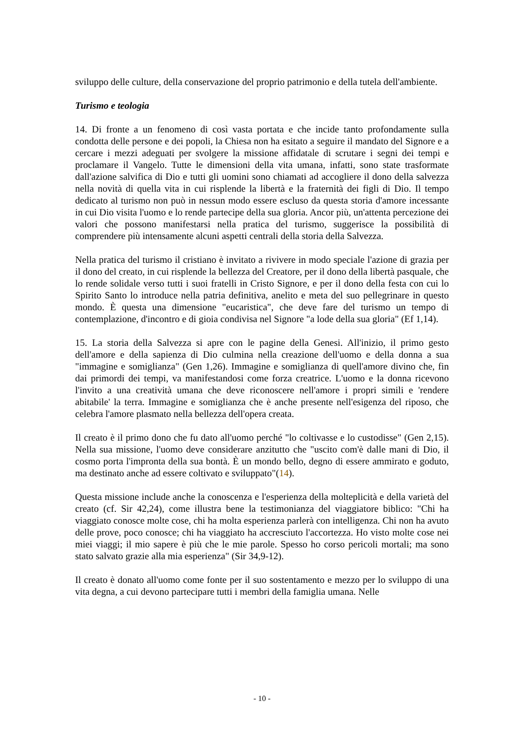sviluppo delle culture, della conservazione del proprio patrimonio e della tutela dell'ambiente.
Turismo e teologia
14. Di fronte a un fenomeno di così vasta portata e che incide tanto profondamente sulla condotta delle persone e dei popoli, la Chiesa non ha esitato a seguire il mandato del Signore e a cercare i mezzi adeguati per svolgere la missione affidatale di scrutare i segni dei tempi e proclamare il Vangelo. Tutte le dimensioni della vita umana, infatti, sono state trasformate dall'azione salvifica di Dio e tutti gli uomini sono chiamati ad accogliere il dono della salvezza nella novità di quella vita in cui risplende la libertà e la fraternità dei figli di Dio. Il tempo dedicato al turismo non può in nessun modo essere escluso da questa storia d'amore incessante in cui Dio visita l'uomo e lo rende partecipe della sua gloria. Ancor più, un'attenta percezione dei valori che possono manifestarsi nella pratica del turismo, suggerisce la possibilità di comprendere più intensamente alcuni aspetti centrali della storia della Salvezza.
Nella pratica del turismo il cristiano è invitato a rivivere in modo speciale l'azione di grazia per il dono del creato, in cui risplende la bellezza del Creatore, per il dono della libertà pasquale, che lo rende solidale verso tutti i suoi fratelli in Cristo Signore, e per il dono della festa con cui lo Spirito Santo lo introduce nella patria definitiva, anelito e meta del suo pellegrinare in questo mondo. È questa una dimensione "eucaristica", che deve fare del turismo un tempo di contemplazione, d'incontro e di gioia condivisa nel Signore "a lode della sua gloria" (Ef 1,14).
15. La storia della Salvezza si apre con le pagine della Genesi. All'inizio, il primo gesto dell'amore e della sapienza di Dio culmina nella creazione dell'uomo e della donna a sua "immagine e somiglianza" (Gen 1,26). Immagine e somiglianza di quell'amore divino che, fin dai primordi dei tempi, va manifestandosi come forza creatrice. L'uomo e la donna ricevono l'invito a una creatività umana che deve riconoscere nell'amore i propri simili e 'rendere abitabile' la terra. Immagine e somiglianza che è anche presente nell'esigenza del riposo, che celebra l'amore plasmato nella bellezza dell'opera creata.
Il creato è il primo dono che fu dato all'uomo perché "lo coltivasse e lo custodisse" (Gen 2,15). Nella sua missione, l'uomo deve considerare anzitutto che "uscito com'è dalle mani di Dio, il cosmo porta l'impronta della sua bontà. È un mondo bello, degno di essere ammirato e goduto, ma destinato anche ad essere coltivato e sviluppato"(14).
Questa missione include anche la conoscenza e l'esperienza della molteplicità e della varietà del creato (cf. Sir 42,24), come illustra bene la testimonianza del viaggiatore biblico: "Chi ha viaggiato conosce molte cose, chi ha molta esperienza parlerà con intelligenza. Chi non ha avuto delle prove, poco conosce; chi ha viaggiato ha accresciuto l'accortezza. Ho visto molte cose nei miei viaggi; il mio sapere è più che le mie parole. Spesso ho corso pericoli mortali; ma sono stato salvato grazie alla mia esperienza" (Sir 34,9-12).
Il creato è donato all'uomo come fonte per il suo sostentamento e mezzo per lo sviluppo di una vita degna, a cui devono partecipare tutti i membri della famiglia umana. Nelle
- 10 -